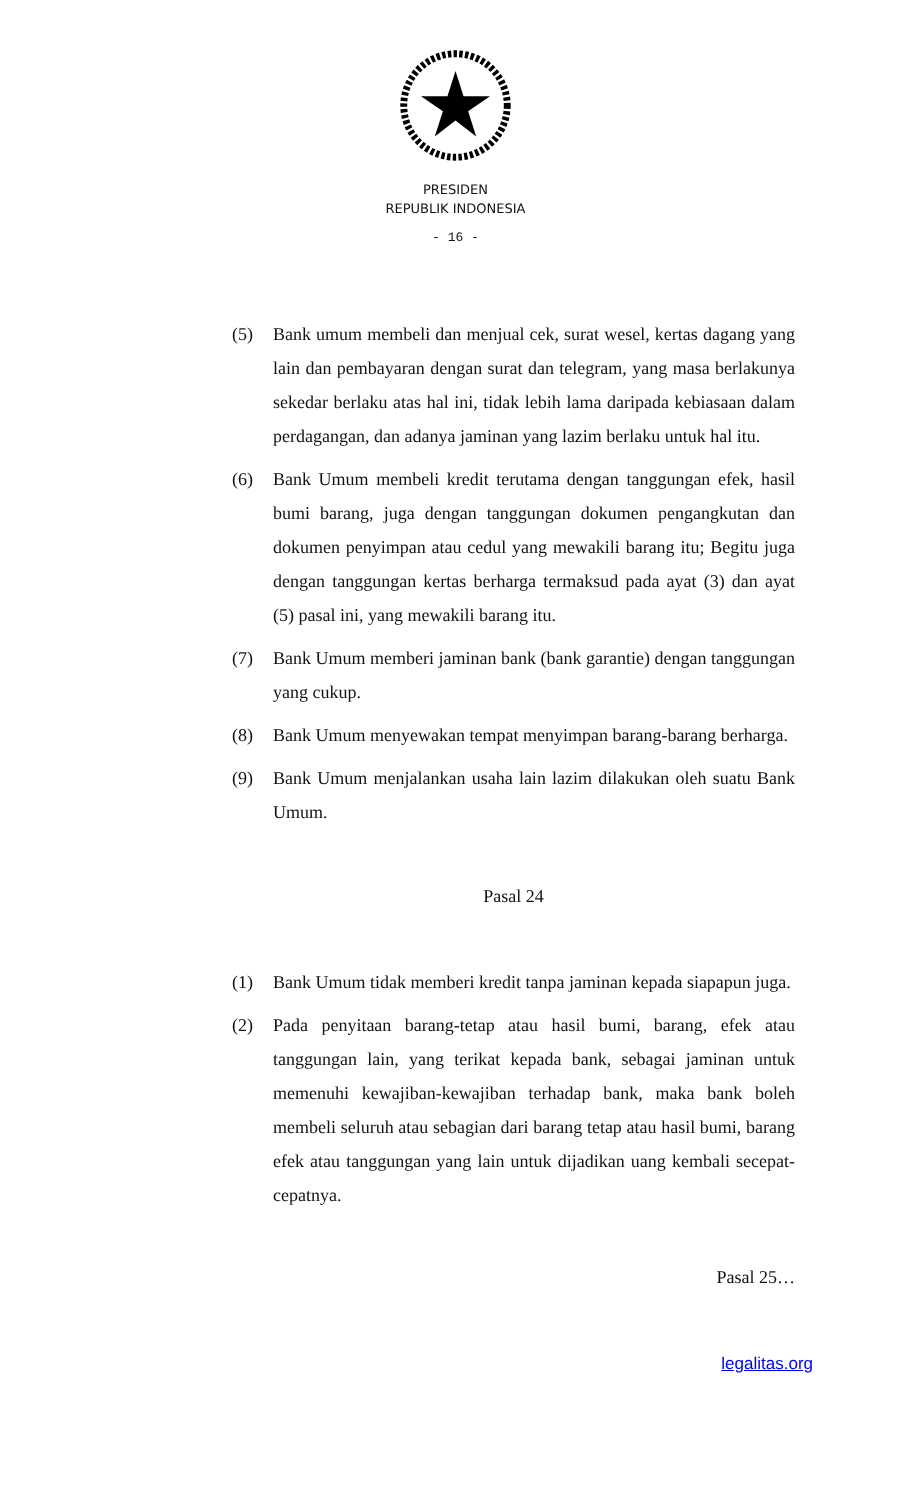PRESIDEN
REPUBLIK INDONESIA
- 16 -
(5) Bank umum membeli dan menjual cek, surat wesel, kertas dagang yang lain dan pembayaran dengan surat dan telegram, yang masa berlakunya sekedar berlaku atas hal ini, tidak lebih lama daripada kebiasaan dalam perdagangan, dan adanya jaminan yang lazim berlaku untuk hal itu.
(6) Bank Umum membeli kredit terutama dengan tanggungan efek, hasil bumi barang, juga dengan tanggungan dokumen pengangkutan dan dokumen penyimpan atau cedul yang mewakili barang itu; Begitu juga dengan tanggungan kertas berharga termaksud pada ayat (3) dan ayat (5) pasal ini, yang mewakili barang itu.
(7) Bank Umum memberi jaminan bank (bank garantie) dengan tanggungan yang cukup.
(8) Bank Umum menyewakan tempat menyimpan barang-barang berharga.
(9) Bank Umum menjalankan usaha lain lazim dilakukan oleh suatu Bank Umum.
Pasal 24
(1) Bank Umum tidak memberi kredit tanpa jaminan kepada siapapun juga.
(2) Pada penyitaan barang-tetap atau hasil bumi, barang, efek atau tanggungan lain, yang terikat kepada bank, sebagai jaminan untuk memenuhi kewajiban-kewajiban terhadap bank, maka bank boleh membeli seluruh atau sebagian dari barang tetap atau hasil bumi, barang efek atau tanggungan yang lain untuk dijadikan uang kembali secepat-cepatnya.
Pasal 25…
legalitas.org